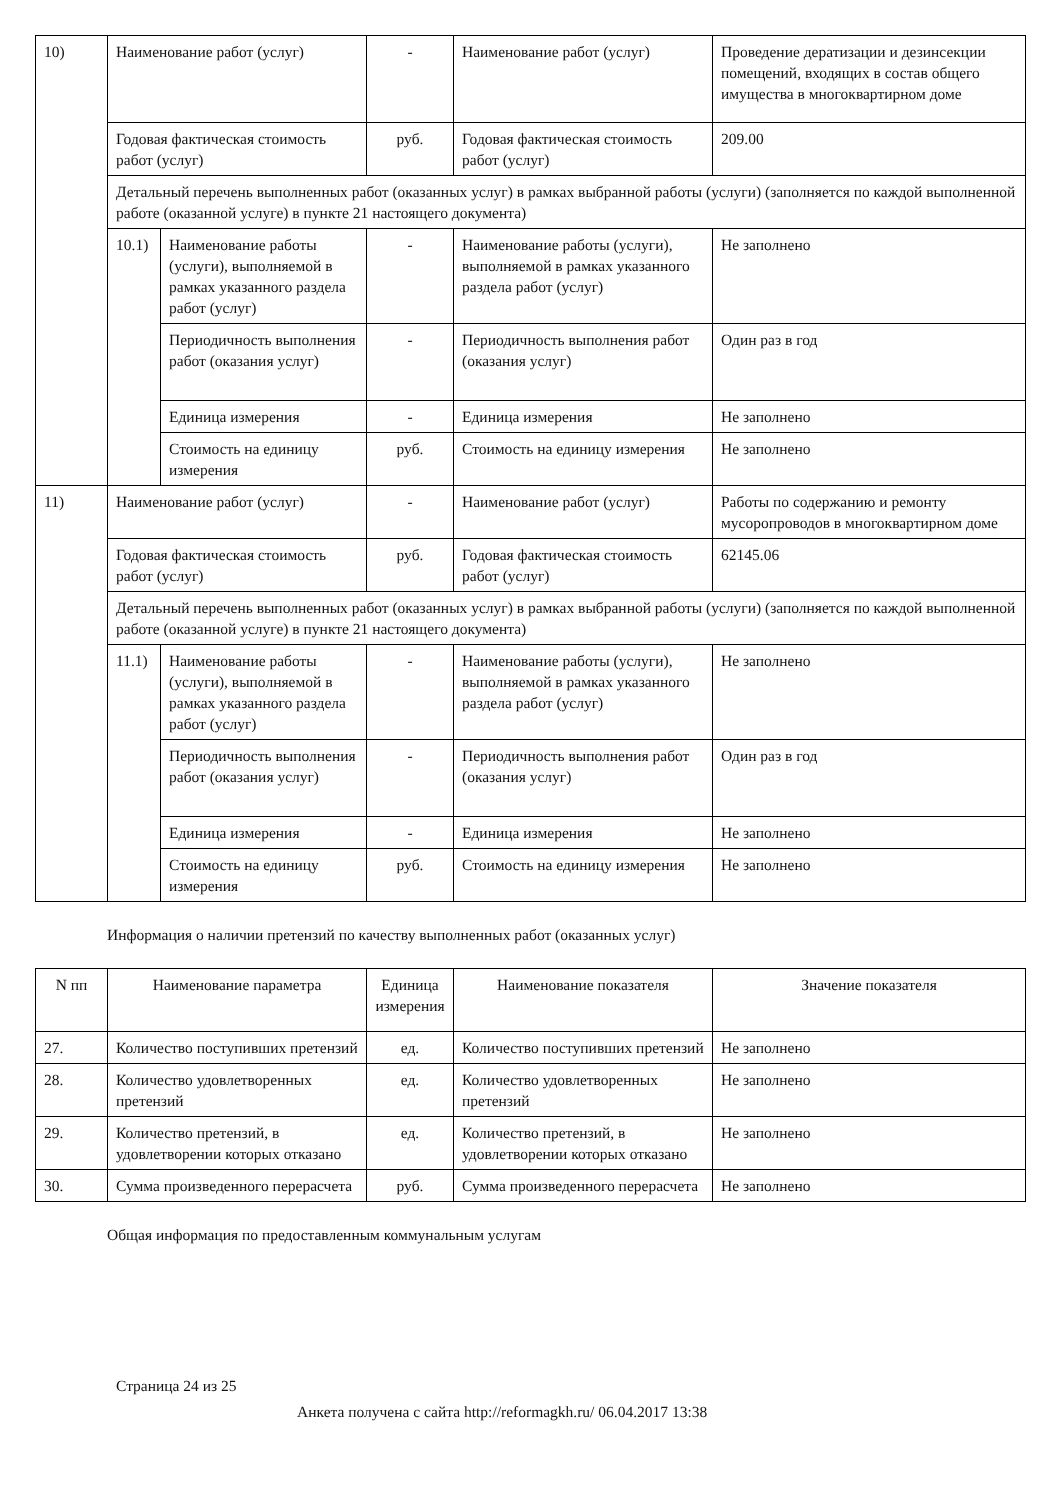| 10) | Наименование работ (услуг) | | - | Наименование работ (услуг) | Проведение дератизации и дезинсекции помещений, входящих в состав общего имущества в многоквартирном доме |
| | Годовая фактическая стоимость работ (услуг) | | руб. | Годовая фактическая стоимость работ (услуг) | 209.00 |
| | Детальный перечень выполненных работ (оказанных услуг) в рамках выбранной работы (услуги) (заполняется по каждой выполненной работе (оказанной услуге) в пункте 21 настоящего документа) | | | | |
| | 10.1) | Наименование работы (услуги), выполняемой в рамках указанного раздела работ (услуг) | - | Наименование работы (услуги), выполняемой в рамках указанного раздела работ (услуг) | Не заполнено |
| | | Периодичность выполнения работ (оказания услуг) | - | Периодичность выполнения работ (оказания услуг) | Один раз в год |
| | | Единица измерения | - | Единица измерения | Не заполнено |
| | | Стоимость на единицу измерения | руб. | Стоимость на единицу измерения | Не заполнено |
| 11) | Наименование работ (услуг) | | - | Наименование работ (услуг) | Работы по содержанию и ремонту мусоропроводов в многоквартирном доме |
| | Годовая фактическая стоимость работ (услуг) | | руб. | Годовая фактическая стоимость работ (услуг) | 62145.06 |
| | Детальный перечень выполненных работ (оказанных услуг) в рамках выбранной работы (услуги) (заполняется по каждой выполненной работе (оказанной услуге) в пункте 21 настоящего документа) | | | | |
| | 11.1) | Наименование работы (услуги), выполняемой в рамках указанного раздела работ (услуг) | - | Наименование работы (услуги), выполняемой в рамках указанного раздела работ (услуг) | Не заполнено |
| | | Периодичность выполнения работ (оказания услуг) | - | Периодичность выполнения работ (оказания услуг) | Один раз в год |
| | | Единица измерения | - | Единица измерения | Не заполнено |
| | | Стоимость на единицу измерения | руб. | Стоимость на единицу измерения | Не заполнено |
Информация о наличии претензий по качеству выполненных работ (оказанных услуг)
| N пп | Наименование параметра | Единица измерения | Наименование показателя | Значение показателя |
| --- | --- | --- | --- | --- |
| 27. | Количество поступивших претензий | ед. | Количество поступивших претензий | Не заполнено |
| 28. | Количество удовлетворенных претензий | ед. | Количество удовлетворенных претензий | Не заполнено |
| 29. | Количество претензий, в удовлетворении которых отказано | ед. | Количество претензий, в удовлетворении которых отказано | Не заполнено |
| 30. | Сумма произведенного перерасчета | руб. | Сумма произведенного перерасчета | Не заполнено |
Общая информация по предоставленным коммунальным услугам
Страница 24 из 25
Анкета получена с сайта http://reformagkh.ru/ 06.04.2017 13:38